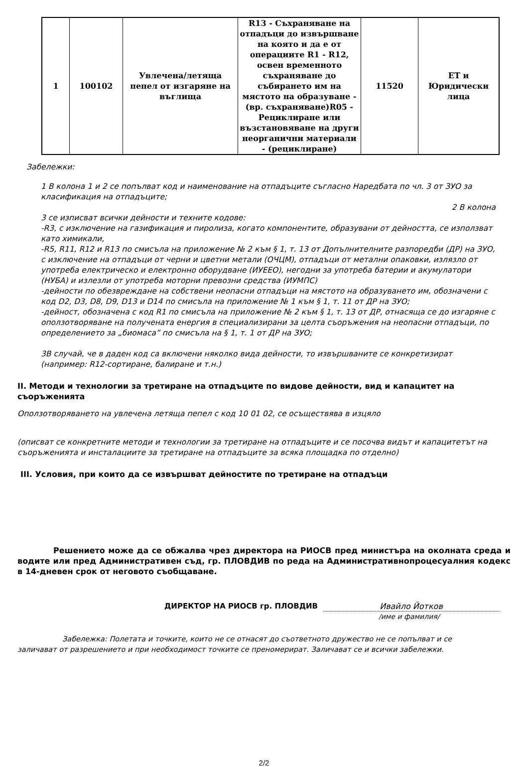| 1 | 100102 | Увлечена/летяща пепел от изгаряне на въглища | R13 - Съхраняване на отпадъци до извършване на която и да е от операциите R1 - R12, освен временното съхраняване до събирането им на мястото на образуване - (вр. съхраняване)R05 - Рециклиране или възстановяване на други неорганични материали - (рециклиране) | 11520 | ЕТ и Юридически лица |
Забележки:
1 В колона 1 и 2 се попълват код и наименование на отпадъците съгласно Наредбата по чл. 3 от ЗУО за класификация на отпадъците;
2 В колона
3 се изписват всички дейности и техните кодове:
-R3, с изключение на газификация и пиролиза, когато компонентите, образувани от дейността, се използват като химикали,
-R5, R11, R12 и R13 по смисъла на приложение № 2 към § 1, т. 13 от Допълнителните разпоредби (ДР) на ЗУО, с изключение на отпадъци от черни и цветни метали (ОЧЦМ), отпадъци от метални опаковки, излязло от употреба електрическо и електронно оборудване (ИУЕЕО), негодни за употреба батерии и акумулатори (НУБА) и излезли от употреба моторни превозни средства (ИУМПС)
-дейности по обезвреждане на собствени неопасни отпадъци на мястото на образуването им, обозначени с код D2, D3, D8, D9, D13 и D14 по смисъла на приложение № 1 към § 1, т. 11 от ДР на ЗУО;
-дейност, обозначена с код R1 по смисъла на приложение № 2 към § 1, т. 13 от ДР, отнасяща се до изгаряне с оползотворяване на получената енергия в специализирани за целта съоръжения на неопасни отпадъци, по определението за „биомаса” по смисъла на § 1, т. 1 от ДР на ЗУО;
3В случай, че в даден код са включени няколко вида дейности, то извършваните се конкретизират (например: R12-сортиране, балиране и т.н.)
II. Методи и технологии за третиране на отпадъците по видове дейности, вид и капацитет на съоръженията
Оползотворяването на увлечена летяща пепел с код 10 01 02, се осъществява в изцяло
(описват се конкретните методи и технологии за третиране на отпадъците и се посочва видът и капацитетът на съоръженията и инсталациите за третиране на отпадъците за всяка площадка по отделно)
III. Условия, при които да се извършват дейностите по третиране на отпадъци
Решението може да се обжалва чрез директора на РИОСВ пред министъра на околната среда и водите или пред Административен съд, гр. ПЛОВДИВ по реда на Административнопроцесуалния кодекс в 14-дневен срок от неговото съобщаване.
ДИРЕКТОР НА РИОСВ гр. ПЛОВДИВ Ивайло Йотков
/име и фамилия/
Забележка: Полетата и точките, които не се отнасят до съответното дружество не се попълват и се заличават от разрешението и при необходимост точките се преномерират. Заличават се и всички забележки.
2/2